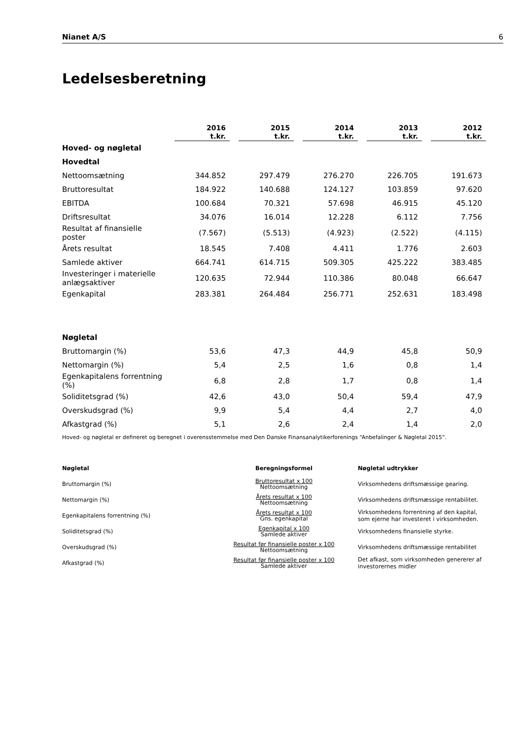Nianet A/S 6
Ledelsesberetning
| | 2016 t.kr. | 2015 t.kr. | 2014 t.kr. | 2013 t.kr. | 2012 t.kr. |
| --- | --- | --- | --- | --- | --- |
| Hoved- og nøgletal | | | | | |
| Hovedtal | | | | | |
| Nettoomsætning | 344.852 | 297.479 | 276.270 | 226.705 | 191.673 |
| Bruttoresultat | 184.922 | 140.688 | 124.127 | 103.859 | 97.620 |
| EBITDA | 100.684 | 70.321 | 57.698 | 46.915 | 45.120 |
| Driftsresultat | 34.076 | 16.014 | 12.228 | 6.112 | 7.756 |
| Resultat af finansielle poster | (7.567) | (5.513) | (4.923) | (2.522) | (4.115) |
| Årets resultat | 18.545 | 7.408 | 4.411 | 1.776 | 2.603 |
| Samlede aktiver | 664.741 | 614.715 | 509.305 | 425.222 | 383.485 |
| Investeringer i materielle anlægsaktiver | 120.635 | 72.944 | 110.386 | 80.048 | 66.647 |
| Egenkapital | 283.381 | 264.484 | 256.771 | 252.631 | 183.498 |
| Nøgletal | | | | | |
| Bruttomargin (%) | 53,6 | 47,3 | 44,9 | 45,8 | 50,9 |
| Nettomargin (%) | 5,4 | 2,5 | 1,6 | 0,8 | 1,4 |
| Egenkapitalens forrentning (%) | 6,8 | 2,8 | 1,7 | 0,8 | 1,4 |
| Soliditetsgrad (%) | 42,6 | 43,0 | 50,4 | 59,4 | 47,9 |
| Overskudsgrad (%) | 9,9 | 5,4 | 4,4 | 2,7 | 4,0 |
| Afkastgrad (%) | 5,1 | 2,6 | 2,4 | 1,4 | 2,0 |
Hoved- og nøgletal er defineret og beregnet i overensstemmelse med Den Danske Finansanalytikerforenings “Anbefalinger & Nøgletal 2015”.
| Nøgletal | Beregningsformel | Nøgletal udtrykker |
| --- | --- | --- |
| Bruttomargin (%) | Bruttoresultat x 100 Nettoomsætning | Virksomhedens driftsmæssige gearing. |
| Nettomargin (%) | Årets resultat x 100 Nettoomsætning | Virksomhedens driftsmæssige rentabilitet. |
| Egenkapitalens forrentning (%) | Årets resultat x 100 Gns. egenkapital | Virksomhedens forrentning af den kapital, som ejerne har investeret i virksomheden. |
| Soliditetsgrad (%) | Egenkapital x 100 Samlede aktiver | Virksomhedens finansielle styrke. |
| Overskudsgrad (%) | Resultat før finansielle poster x 100 Nettoomsætning | Virksomhedens driftsmæssige rentabilitet |
| Afkastgrad (%) | Resultat før finansielle poster x 100 Samlede aktiver | Det afkast, som virksomheden genererer af investorernes midler |